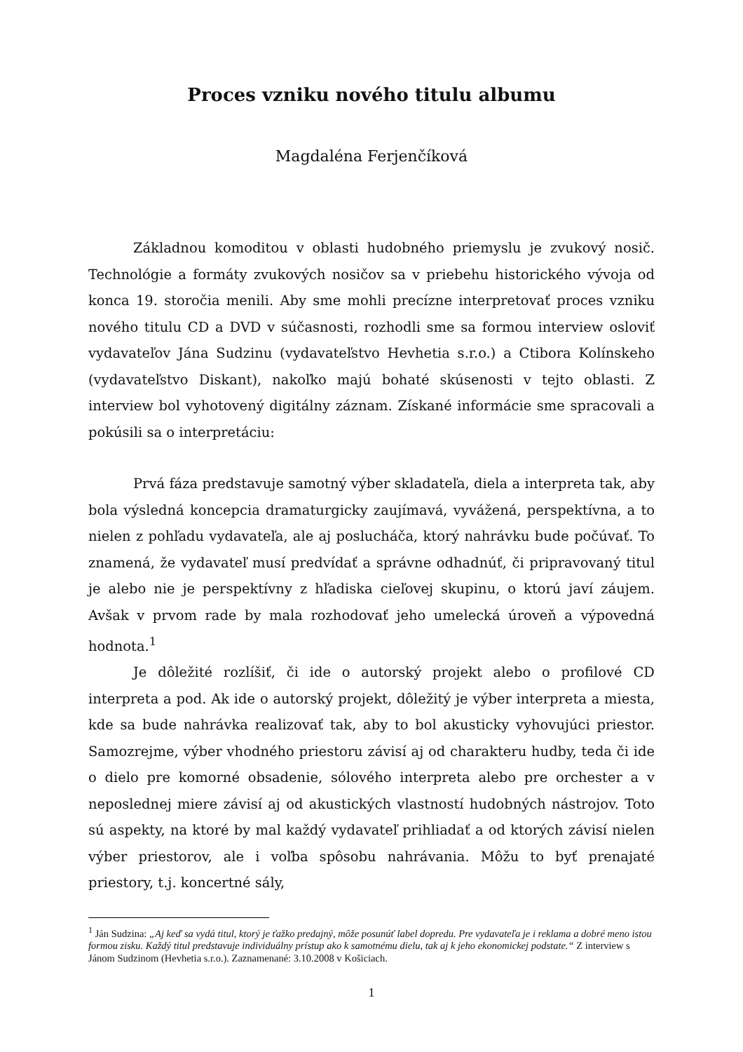Proces vzniku nového titulu albumu
Magdaléna Ferjenčíková
Základnou komoditou v oblasti hudobného priemyslu je zvukový nosič. Technológie a formáty zvukových nosičov sa v priebehu historického vývoja od konca 19. storočia menili. Aby sme mohli precízne interpretovať proces vzniku nového titulu CD a DVD v súčasnosti, rozhodli sme sa formou interview osloviť vydavateľov Jána Sudzinu (vydavateľstvo Hevhetia s.r.o.) a Ctibora Kolínskeho (vydavateľstvo Diskant), nakoľko majú bohaté skúsenosti v tejto oblasti. Z interview bol vyhotovený digitálny záznam. Získané informácie sme spracovali a pokúsili sa o interpretáciu:
Prvá fáza predstavuje samotný výber skladateľa, diela a interpreta tak, aby bola výsledná koncepcia dramaturgicky zaujímavá, vyvážená, perspektívna, a to nielen z pohľadu vydavateľa, ale aj poslucháča, ktorý nahrávku bude počúvať. To znamená, že vydavateľ musí predvídať a správne odhadnúť, či pripravovaný titul je alebo nie je perspektívny z hľadiska cieľovej skupinu, o ktorú javí záujem. Avšak v prvom rade by mala rozhodovať jeho umelecká úroveň a výpovedná hodnota.<sup>1</sup>
Je dôležité rozlíšiť, či ide o autorský projekt alebo o profilové CD interpreta a pod. Ak ide o autorský projekt, dôležitý je výber interpreta a miesta, kde sa bude nahrávka realizovať tak, aby to bol akusticky vyhovujúci priestor. Samozrejme, výber vhodného priestoru závisí aj od charakteru hudby, teda či ide o dielo pre komorné obsadenie, sólového interpreta alebo pre orchester a v neposlednej miere závisí aj od akustických vlastností hudobných nástrojov. Toto sú aspekty, na ktoré by mal každý vydavateľ prihliadať a od ktorých závisí nielen výber priestorov, ale i voľba spôsobu nahrávania. Môžu to byť prenajaté priestory, t.j. koncertné sály,
<sup>1</sup> Ján Sudzina: „Aj keď sa vydá titul, ktorý je ťažko predajný, môže posunúť label dopredu. Pre vydavateľa je i reklama a dobré meno istou formou zisku. Každý titul predstavuje individuálny prístup ako k samotnému dielu, tak aj k jeho ekonomickej podstate.“ Z interview s Jánom Sudzinom (Hevhetia s.r.o.). Zaznamenané: 3.10.2008 v Košiciach.
1